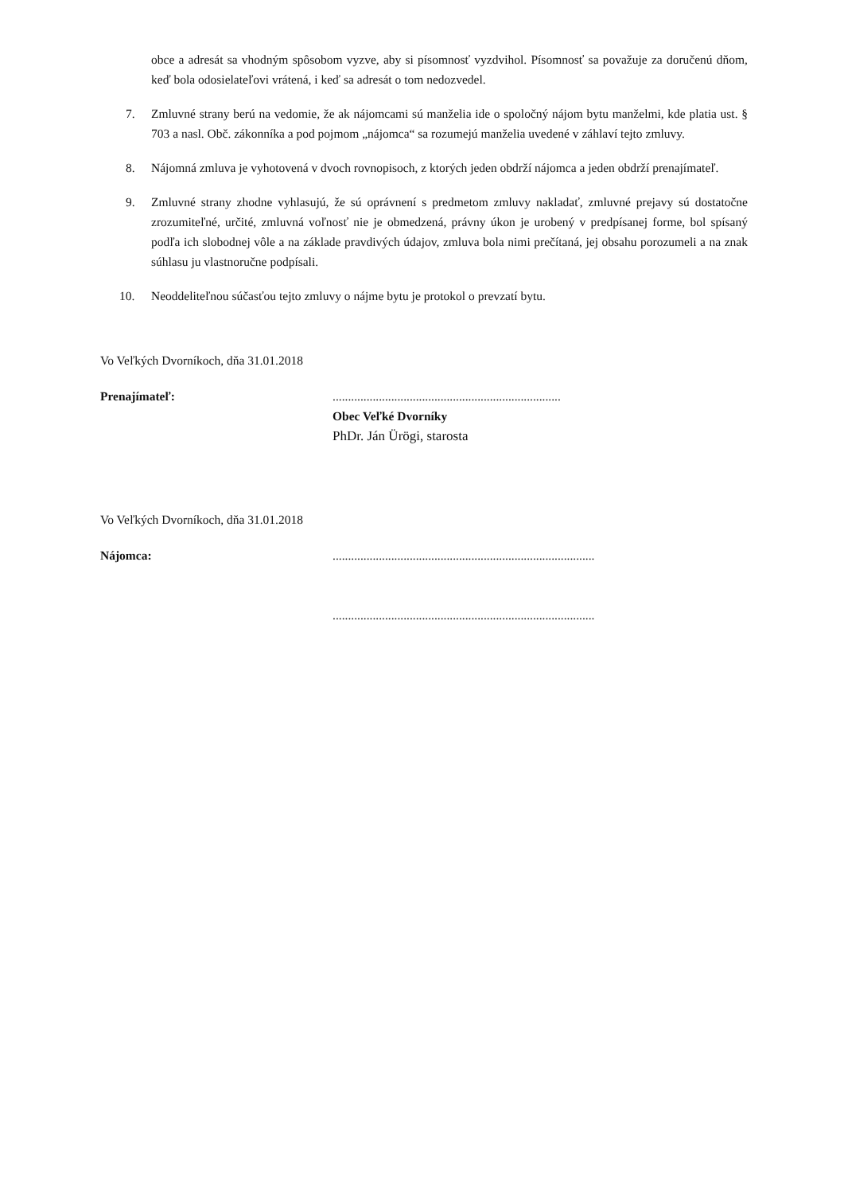obce a adresát sa vhodným spôsobom vyzve, aby si písomnosť vyzdvihol. Písomnosť sa považuje za doručenú dňom, keď bola odosielateľovi vrátená, i keď sa adresát o tom nedozvedel.
7. Zmluvné strany berú na vedomie, že ak nájomcami sú manželia ide o spoločný nájom bytu manželmi, kde platia ust. § 703 a nasl. Obč. zákonníka a pod pojmom „nájomca“ sa rozumejú manželia uvedené v záhlaví tejto zmluvy.
8. Nájomná zmluva je vyhotovená v dvoch rovnopisoch, z ktorých jeden obdrží nájomca a jeden obdrží prenajímateľ.
9. Zmluvné strany zhodne vyhlasujú, že sú oprávnení s predmetom zmluvy nakladať, zmluvné prejavy sú dostatočne zrozumiteľné, určité, zmluvná voľnosť nie je obmedzená, právny úkon je urobený v predpísanej forme, bol spísaný podľa ich slobodnej vôle a na základe pravdivých údajov, zmluva bola nimi prečítaná, jej obsahu porozumeli a na znak súhlasu ju vlastnoručne podpísali.
10. Neoddeliteľnou súčasťou tejto zmluvy o nájme bytu je protokol o prevzatí bytu.
Vo Veľkých Dvorníkoch, dňa 31.01.2018
Prenajímateľ: ..........................................................................
Obec Veľké Dvorníky
PhDr. Ján Ürögi, starosta
Vo Veľkých Dvorníkoch, dňa 31.01.2018
Nájomca: .....................................................................................
.....................................................................................